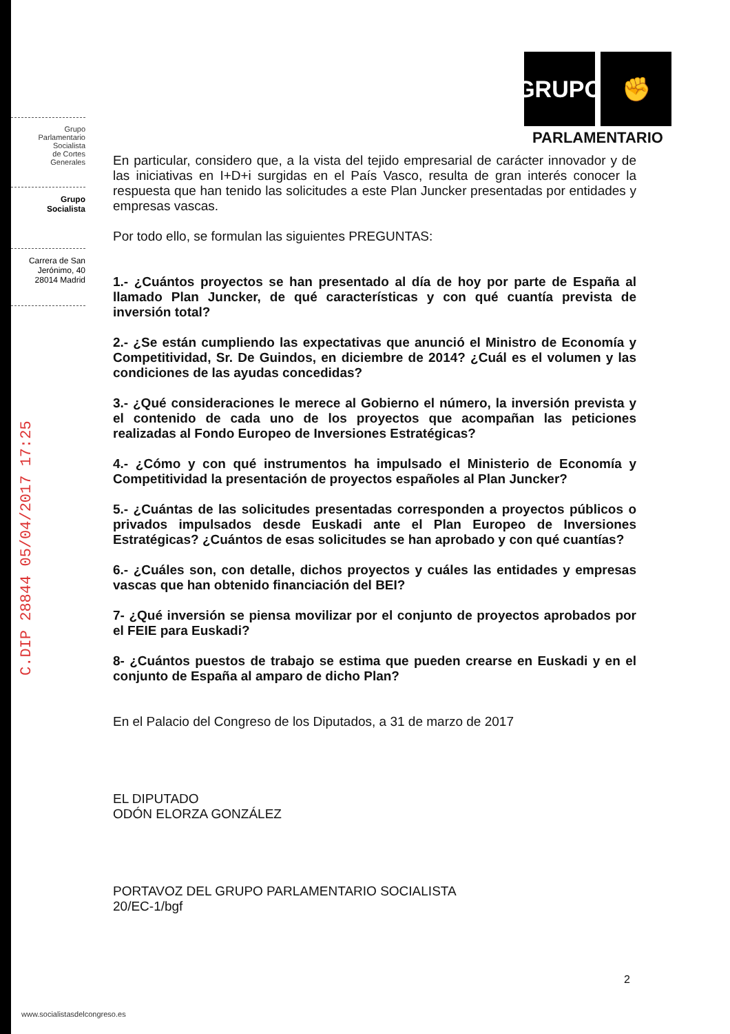Grupo
Parlamentario
Socialista
de Cortes
Generales
Grupo
Socialista
Carrera de San
Jerónimo, 40
28014 Madrid
C.DIP 28844 05/04/2017 17:25
GRUPO ✊
PARLAMENTARIO
En particular, considero que, a la vista del tejido empresarial de carácter innovador y de las iniciativas en I+D+i surgidas en el País Vasco, resulta de gran interés conocer la respuesta que han tenido las solicitudes a este Plan Juncker presentadas por entidades y empresas vascas.
Por todo ello, se formulan las siguientes PREGUNTAS:
1.- ¿Cuántos proyectos se han presentado al día de hoy por parte de España al llamado Plan Juncker, de qué características y con qué cuantía prevista de inversión total?
2.- ¿Se están cumpliendo las expectativas que anunció el Ministro de Economía y Competitividad, Sr. De Guindos, en diciembre de 2014? ¿Cuál es el volumen y las condiciones de las ayudas concedidas?
3.- ¿Qué consideraciones le merece al Gobierno el número, la inversión prevista y el contenido de cada uno de los proyectos que acompañan las peticiones realizadas al Fondo Europeo de Inversiones Estratégicas?
4.- ¿Cómo y con qué instrumentos ha impulsado el Ministerio de Economía y Competitividad la presentación de proyectos españoles al Plan Juncker?
5.- ¿Cuántas de las solicitudes presentadas corresponden a proyectos públicos o privados impulsados desde Euskadi ante el Plan Europeo de Inversiones Estratégicas? ¿Cuántos de esas solicitudes se han aprobado y con qué cuantías?
6.- ¿Cuáles son, con detalle, dichos proyectos y cuáles las entidades y empresas vascas que han obtenido financiación del BEI?
7- ¿Qué inversión se piensa movilizar por el conjunto de proyectos aprobados por el FEIE para Euskadi?
8- ¿Cuántos puestos de trabajo se estima que pueden crearse en Euskadi y en el conjunto de España al amparo de dicho Plan?
En el Palacio del Congreso de los Diputados, a 31 de marzo de 2017
EL DIPUTADO
ODÓN ELORZA GONZÁLEZ
PORTAVOZ DEL GRUPO PARLAMENTARIO SOCIALISTA
20/EC-1/bgf
2
www.socialistasdelcongreso.es